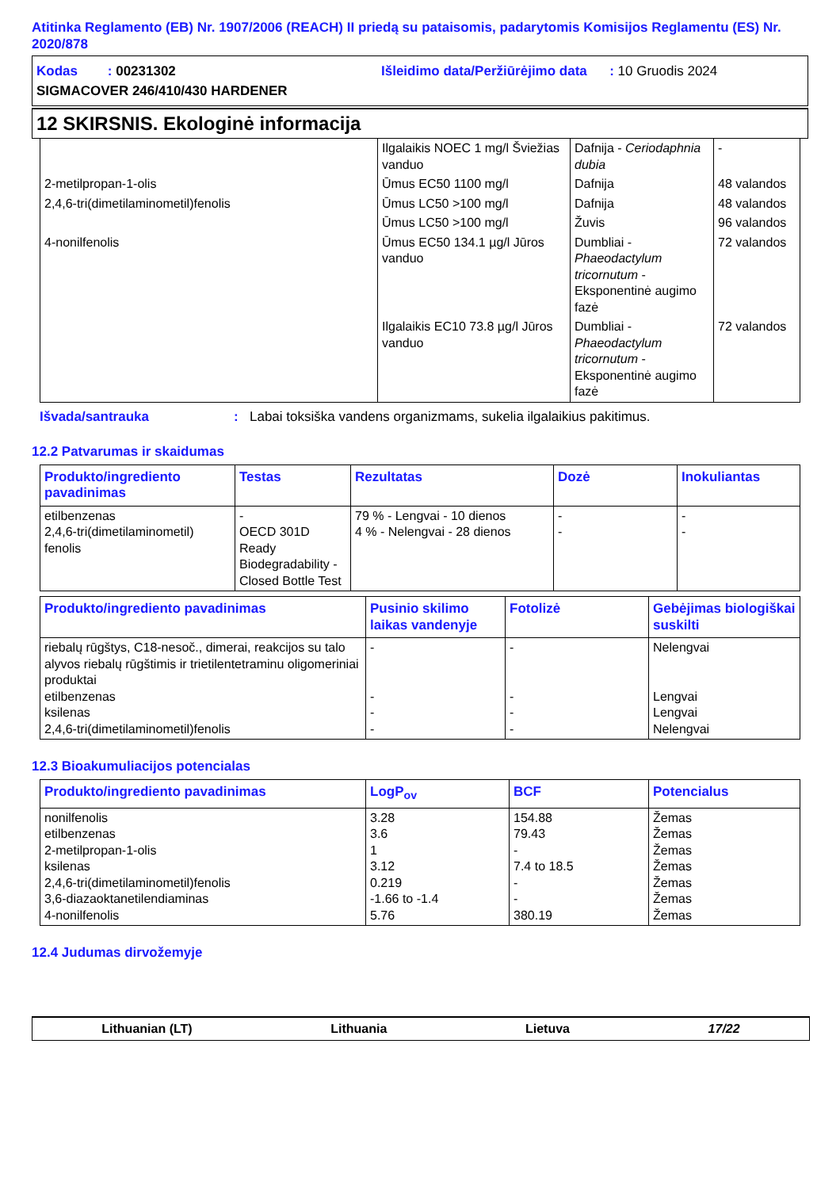Atitinka Reglamento (EB) Nr. 1907/2006 (REACH) II priedą su pataisomis, padarytomis Komisijos Reglamentu (ES) Nr. 2020/878
Kodas : 00231302 Išleidimo data/Peržiūrėjimo data : 10 Gruodis 2024
SIGMACOVER 246/410/430 HARDENER
12 SKIRSNIS. Ekologinė informacija
| | Ilgalaikis NOEC 1 mg/l Šviežias vanduo | Dafnija - Ceriodaphnia dubia | - |
| 2-metilpropan-1-olis | Ūmus EC50 1100 mg/l | Dafnija | 48 valandos |
| 2,4,6-tri(dimetilaminometil)fenolis | Ūmus LC50 >100 mg/l | Dafnija | 48 valandos |
| | Ūmus LC50 >100 mg/l | Žuvis | 96 valandos |
| 4-nonilfenolis | Ūmus EC50 134.1 µg/l Jūros vanduo | Dumbliai - Phaeodactylum tricornutum - Eksponentinė augimo fazė | 72 valandos |
| | Ilgalaikis EC10 73.8 µg/l Jūros vanduo | Dumbliai - Phaeodactylum tricornutum - Eksponentinė augimo fazė | 72 valandos |
Išvada/santrauka: Labai toksiška vandens organizmams, sukelia ilgalaikius pakitimus.
12.2 Patvarumas ir skaidumas
| Produkto/ingrediento pavadinimas | Testas | Rezultatas | Dozė | Inokuliantas |
| --- | --- | --- | --- | --- |
| etilbenzenas 2,4,6-tri(dimetilaminometil) fenolis | - OECD 301D Ready Biodegradability - Closed Bottle Test | 79 % - Lengvai - 10 dienos 4 % - Nelengvai - 28 dienos | - - | - - |
| Produkto/ingrediento pavadinimas | Pusinio skilimo laikas vandenyje | Fotolizė | Gebėjimas biologiškai suskilti |
| --- | --- | --- | --- |
| riebalų rūgštys, C18-nesoč., dimerai, reakcijos su talo alyvos riebalų rūgštimis ir trietilentetraminu oligomeriniai produktai etilbenzenas ksilenas 2,4,6-tri(dimetilaminometil)fenolis | - - - - | - - - - | Nelengvai Lengvai Lengvai Nelengvai |
12.3 Bioakumuliacijos potencialas
| Produkto/ingrediento pavadinimas | LogP<sub>ov</sub> | BCF | Potencialus |
| --- | --- | --- | --- |
| nonilfenolis etilbenzenas 2-metilpropan-1-olis ksilenas 2,4,6-tri(dimetilaminometil)fenolis 3,6-diazaoktanetilendiaminas 4-nonilfenolis | 3.28 3.6 1 3.12 0.219 -1.66 to -1.4 5.76 | 154.88 79.43 - 7.4 to 18.5 - - 380.19 | Žemas Žemas Žemas Žemas Žemas Žemas Žemas |
12.4 Judumas dirvožemyje
Lithuanian (LT) Lithuania Lietuva 17/22